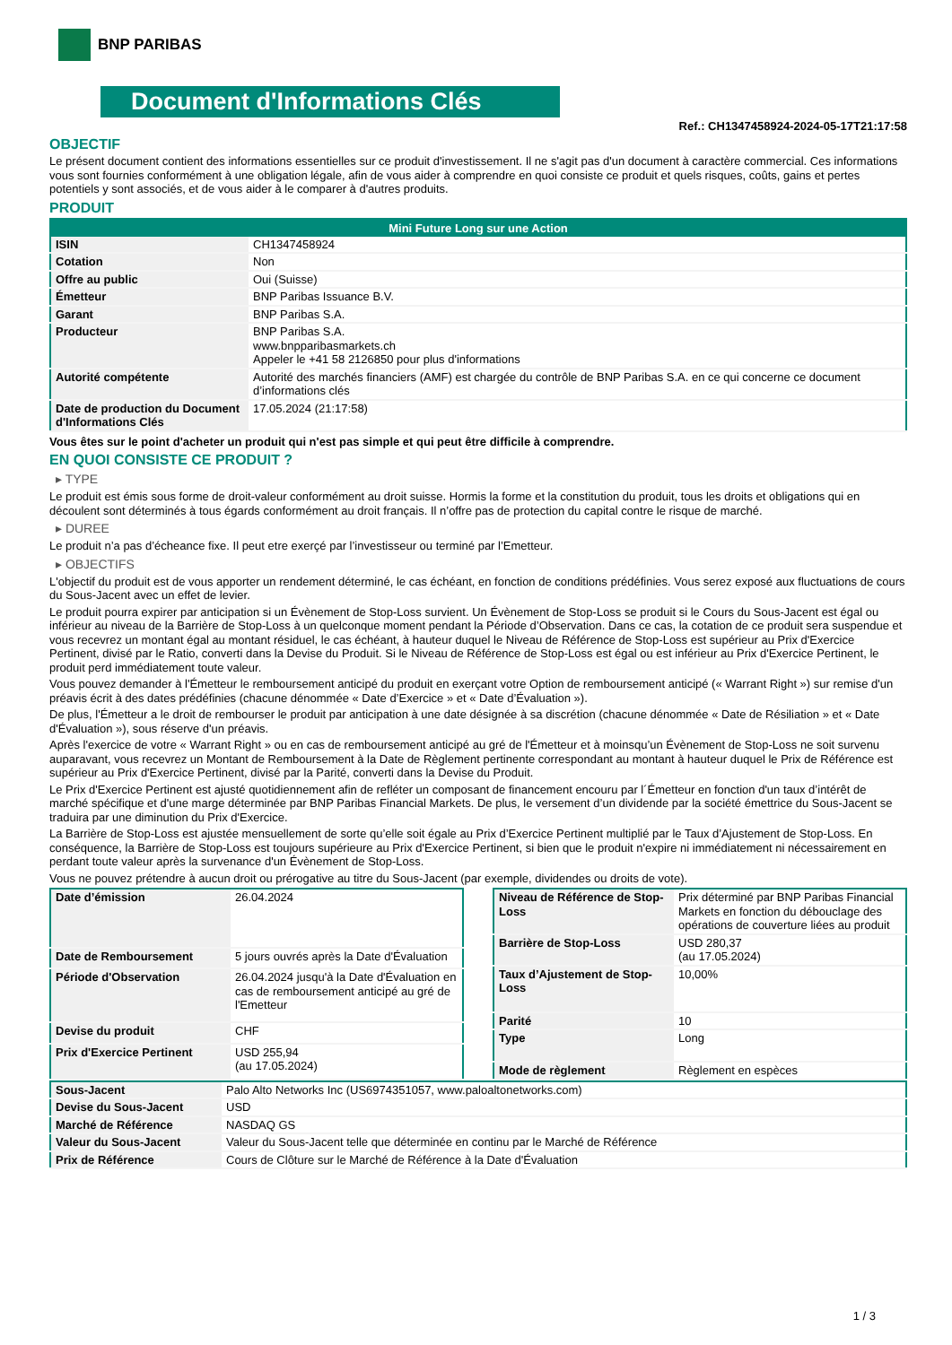BNP PARIBAS
Document d'Informations Clés
Ref.: CH1347458924-2024-05-17T21:17:58
OBJECTIF
Le présent document contient des informations essentielles sur ce produit d'investissement. Il ne s'agit pas d'un document à caractère commercial. Ces informations vous sont fournies conformément à une obligation légale, afin de vous aider à comprendre en quoi consiste ce produit et quels risques, coûts, gains et pertes potentiels y sont associés, et de vous aider à le comparer à d'autres produits.
PRODUIT
| Mini Future Long sur une Action | |
| --- | --- |
| ISIN | CH1347458924 |
| Cotation | Non |
| Offre au public | Oui (Suisse) |
| Émetteur | BNP Paribas Issuance B.V. |
| Garant | BNP Paribas S.A. |
| Producteur | BNP Paribas S.A. www.bnpparibasmarkets.ch Appeler le +41 58 2126850 pour plus d'informations |
| Autorité compétente | Autorité des marchés financiers (AMF) est chargée du contrôle de BNP Paribas S.A. en ce qui concerne ce document d’informations clés |
| Date de production du Document d'Informations Clés | 17.05.2024 (21:17:58) |
Vous êtes sur le point d'acheter un produit qui n'est pas simple et qui peut être difficile à comprendre.
EN QUOI CONSISTE CE PRODUIT ?
▸ TYPE
Le produit est émis sous forme de droit-valeur conformément au droit suisse. Hormis la forme et la constitution du produit, tous les droits et obligations qui en découlent sont déterminés à tous égards conformément au droit français. Il n’offre pas de protection du capital contre le risque de marché.
▸ DUREE
Le produit n’a pas d’écheance fixe. Il peut etre exerçé par l’investisseur ou terminé par l’Emetteur.
▸ OBJECTIFS
L'objectif du produit est de vous apporter un rendement déterminé, le cas échéant, en fonction de conditions prédéfinies. Vous serez exposé aux fluctuations de cours du Sous-Jacent avec un effet de levier.
Le produit pourra expirer par anticipation si un Évènement de Stop-Loss survient. Un Évènement de Stop-Loss se produit si le Cours du Sous-Jacent est égal ou inférieur au niveau de la Barrière de Stop-Loss à un quelconque moment pendant la Période d’Observation. Dans ce cas, la cotation de ce produit sera suspendue et vous recevrez un montant égal au montant résiduel, le cas échéant, à hauteur duquel le Niveau de Référence de Stop-Loss est supérieur au Prix d'Exercice Pertinent, divisé par le Ratio, converti dans la Devise du Produit. Si le Niveau de Référence de Stop-Loss est égal ou est inférieur au Prix d'Exercice Pertinent, le produit perd immédiatement toute valeur.
Vous pouvez demander à l'Émetteur le remboursement anticipé du produit en exerçant votre Option de remboursement anticipé (« Warrant Right ») sur remise d'un préavis écrit à des dates prédéfinies (chacune dénommée « Date d’Exercice » et « Date d’Évaluation »).
De plus, l'Émetteur a le droit de rembourser le produit par anticipation à une date désignée à sa discrétion (chacune dénommée « Date de Résiliation » et « Date d'Évaluation »), sous réserve d'un préavis.
Après l'exercice de votre « Warrant Right » ou en cas de remboursement anticipé au gré de l'Émetteur et à moinsqu’un Évènement de Stop-Loss ne soit survenu auparavant, vous recevrez un Montant de Remboursement à la Date de Règlement pertinente correspondant au montant à hauteur duquel le Prix de Référence est supérieur au Prix d'Exercice Pertinent, divisé par la Parité, converti dans la Devise du Produit.
Le Prix d'Exercice Pertinent est ajusté quotidiennement afin de refléter un composant de financement encouru par l´Émetteur en fonction d'un taux d’intérêt de marché spécifique et d'une marge déterminée par BNP Paribas Financial Markets. De plus, le versement d’un dividende par la société émettrice du Sous-Jacent se traduira par une diminution du Prix d'Exercice.
La Barrière de Stop-Loss est ajustée mensuellement de sorte qu’elle soit égale au Prix d’Exercice Pertinent multiplié par le Taux d’Ajustement de Stop-Loss. En conséquence, la Barrière de Stop-Loss est toujours supérieure au Prix d'Exercice Pertinent, si bien que le produit n'expire ni immédiatement ni nécessairement en perdant toute valeur après la survenance d'un Évènement de Stop-Loss.
Vous ne pouvez prétendre à aucun droit ou prérogative au titre du Sous-Jacent (par exemple, dividendes ou droits de vote).
| Date d’émission | 26.04.2024 |
| Date de Remboursement | 5 jours ouvrés après la Date d'Évaluation |
| Période d'Observation | 26.04.2024 jusqu'à la Date d'Évaluation en cas de remboursement anticipé au gré de l'Emetteur |
| Devise du produit | CHF |
| Prix d'Exercice Pertinent | USD 255,94 (au 17.05.2024) |
| Niveau de Référence de Stop-Loss | Prix déterminé par BNP Paribas Financial Markets en fonction du débouclage des opérations de couverture liées au produit |
| Barrière de Stop-Loss | USD 280,37 (au 17.05.2024) |
| Taux d’Ajustement de Stop-Loss | 10,00% |
| Parité | 10 |
| Type | Long |
| Mode de règlement | Règlement en espèces |
| Sous-Jacent | Palo Alto Networks Inc (US6974351057, www.paloaltonetworks.com) |
| Devise du Sous-Jacent | USD |
| Marché de Référence | NASDAQ GS |
| Valeur du Sous-Jacent | Valeur du Sous-Jacent telle que déterminée en continu par le Marché de Référence |
| Prix de Référence | Cours de Clôture sur le Marché de Référence à la Date d'Évaluation |
1 / 3